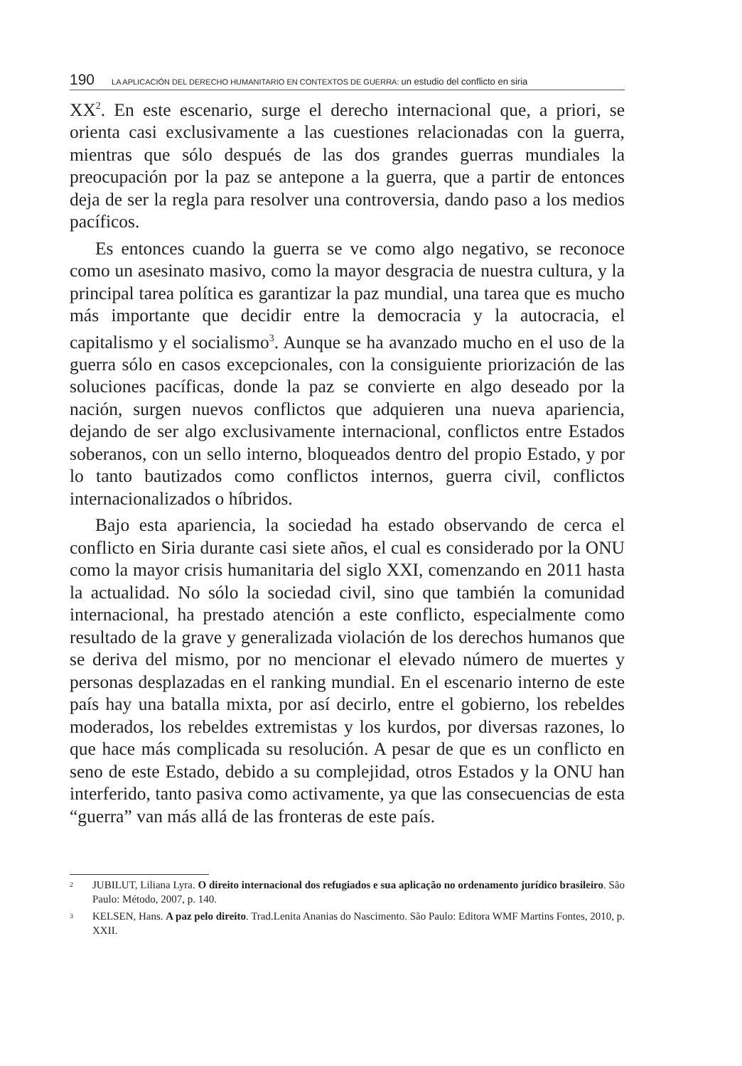190 LA APLICACIÓN DEL DERECHO HUMANITARIO EN CONTEXTOS DE GUERRA: un estudio del conflicto en siria
XX<sup>2</sup>. En este escenario, surge el derecho internacional que, a priori, se orienta casi exclusivamente a las cuestiones relacionadas con la guerra, mientras que sólo después de las dos grandes guerras mundiales la preocupación por la paz se antepone a la guerra, que a partir de entonces deja de ser la regla para resolver una controversia, dando paso a los medios pacíficos.
Es entonces cuando la guerra se ve como algo negativo, se reconoce como un asesinato masivo, como la mayor desgracia de nuestra cultura, y la principal tarea política es garantizar la paz mundial, una tarea que es mucho más importante que decidir entre la democracia y la autocracia, el capitalismo y el socialismo<sup>3</sup>. Aunque se ha avanzado mucho en el uso de la guerra sólo en casos excepcionales, con la consiguiente priorización de las soluciones pacíficas, donde la paz se convierte en algo deseado por la nación, surgen nuevos conflictos que adquieren una nueva apariencia, dejando de ser algo exclusivamente internacional, conflictos entre Estados soberanos, con un sello interno, bloqueados dentro del propio Estado, y por lo tanto bautizados como conflictos internos, guerra civil, conflictos internacionalizados o híbridos.
Bajo esta apariencia, la sociedad ha estado observando de cerca el conflicto en Siria durante casi siete años, el cual es considerado por la ONU como la mayor crisis humanitaria del siglo XXI, comenzando en 2011 hasta la actualidad. No sólo la sociedad civil, sino que también la comunidad internacional, ha prestado atención a este conflicto, especialmente como resultado de la grave y generalizada violación de los derechos humanos que se deriva del mismo, por no mencionar el elevado número de muertes y personas desplazadas en el ranking mundial. En el escenario interno de este país hay una batalla mixta, por así decirlo, entre el gobierno, los rebeldes moderados, los rebeldes extremistas y los kurdos, por diversas razones, lo que hace más complicada su resolución. A pesar de que es un conflicto en seno de este Estado, debido a su complejidad, otros Estados y la ONU han interferido, tanto pasiva como activamente, ya que las consecuencias de esta “guerra” van más allá de las fronteras de este país.
<sup>2</sup> JUBILUT, Liliana Lyra. O direito internacional dos refugiados e sua aplicação no ordenamento jurídico brasileiro. São Paulo: Método, 2007, p. 140.
<sup>3</sup> KELSEN, Hans. A paz pelo direito. Trad.Lenita Ananias do Nascimento. São Paulo: Editora WMF Martins Fontes, 2010, p. XXII.